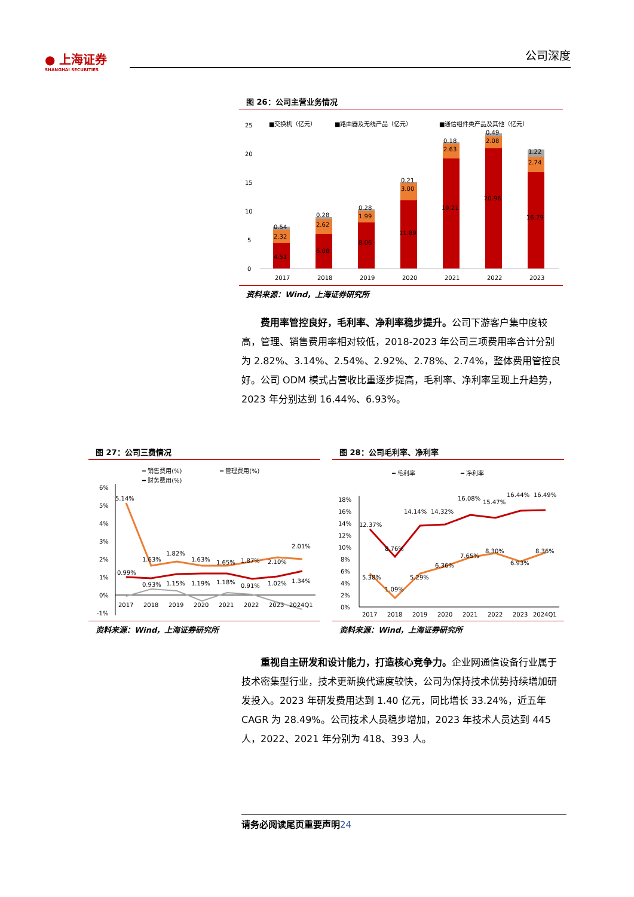● 上海证券
SHANGHAI SECURITIES
公司深度
图 26：公司主营业务情况
25
20
15
10
5
0
■交换机（亿元）
■路由器及无线产品（亿元）
■通信组件类产品及其他（亿元）
4.51
2.32
0.54
6.08
2.62
0.28
8.06
1.99
0.28
11.89
3.00
0.21
19.21
2.63
0.18
20.96
2.08
0.49
16.79
2.74
1.22
2017
2018
2019
2020
2021
2022
2023
资料来源：Wind，上海证券研究所
费用率管控良好，毛利率、净利率稳步提升。公司下游客户集中度较高，管理、销售费用率相对较低，2018-2023 年公司三项费用率合计分别为 2.82%、3.14%、2.54%、2.92%、2.78%、2.74%，整体费用管控良好。公司 ODM 模式占营收比重逐步提高，毛利率、净利率呈现上升趋势，2023 年分别达到 16.44%、6.93%。
图 27：公司三费情况
━ 销售费用(%)
━ 管理费用(%)
━ 财务费用(%)
6%
5%
4%
3%
2%
1%
0%
-1%
5.14%
1.63%
1.82%
1.63%
1.65%
1.87%
2.10%
2.01%
0.99%
0.93%
1.15%
1.19%
1.18%
0.91%
1.02%
1.34%
2017
2018
2019
2020
2021
2022
2023
2024Q1
资料来源：Wind，上海证券研究所
图 28：公司毛利率、净利率
━ 毛利率
━ 净利率
18%
16%
14%
12%
10%
8%
6%
4%
2%
0%
12.37%
8.76%
14.14%
14.32%
16.08%
15.47%
16.44%
16.49%
5.38%
1.09%
5.29%
6.36%
7.65%
8.30%
6.93%
8.36%
2017
2018
2019
2020
2021
2022
2023
2024Q1
资料来源：Wind，上海证券研究所
重视自主研发和设计能力，打造核心竞争力。企业网通信设备行业属于技术密集型行业，技术更新换代速度较快，公司为保持技术优势持续增加研发投入。2023 年研发费用达到 1.40 亿元，同比增长 33.24%，近五年 CAGR 为 28.49%。公司技术人员稳步增加，2023 年技术人员达到 445 人，2022、2021 年分别为 418、393 人。
请务必阅读尾页重要声明24